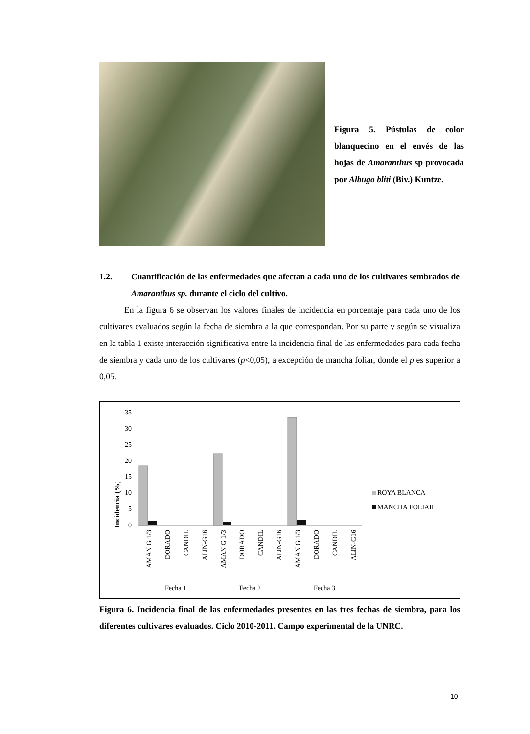Figura 5. Pústulas de color blanquecino en el envés de las hojas de Amaranthus sp provocada por Albugo bliti (Biv.) Kuntze.
1.2. Cuantificación de las enfermedades que afectan a cada uno de los cultivares sembrados de Amaranthus sp. durante el ciclo del cultivo.
En la figura 6 se observan los valores finales de incidencia en porcentaje para cada uno de los cultivares evaluados según la fecha de siembra a la que correspondan. Por su parte y según se visualiza en la tabla 1 existe interacción significativa entre la incidencia final de las enfermedades para cada fecha de siembra y cada uno de los cultivares (p<0,05), a excepción de mancha foliar, donde el p es superior a 0,05.
Incidencia (%)
35
30
25
20
15
10
5
0
AMAN G 1/3
DORADO
CANDIL
ALIN-G16
AMAN G 1/3
DORADO
CANDIL
ALIN-G16
AMAN G 1/3
DORADO
CANDIL
ALIN-G16
Fecha 1
Fecha 2
Fecha 3
ROYA BLANCA
MANCHA FOLIAR
Figura 6. Incidencia final de las enfermedades presentes en las tres fechas de siembra, para los diferentes cultivares evaluados. Ciclo 2010-2011. Campo experimental de la UNRC.
10